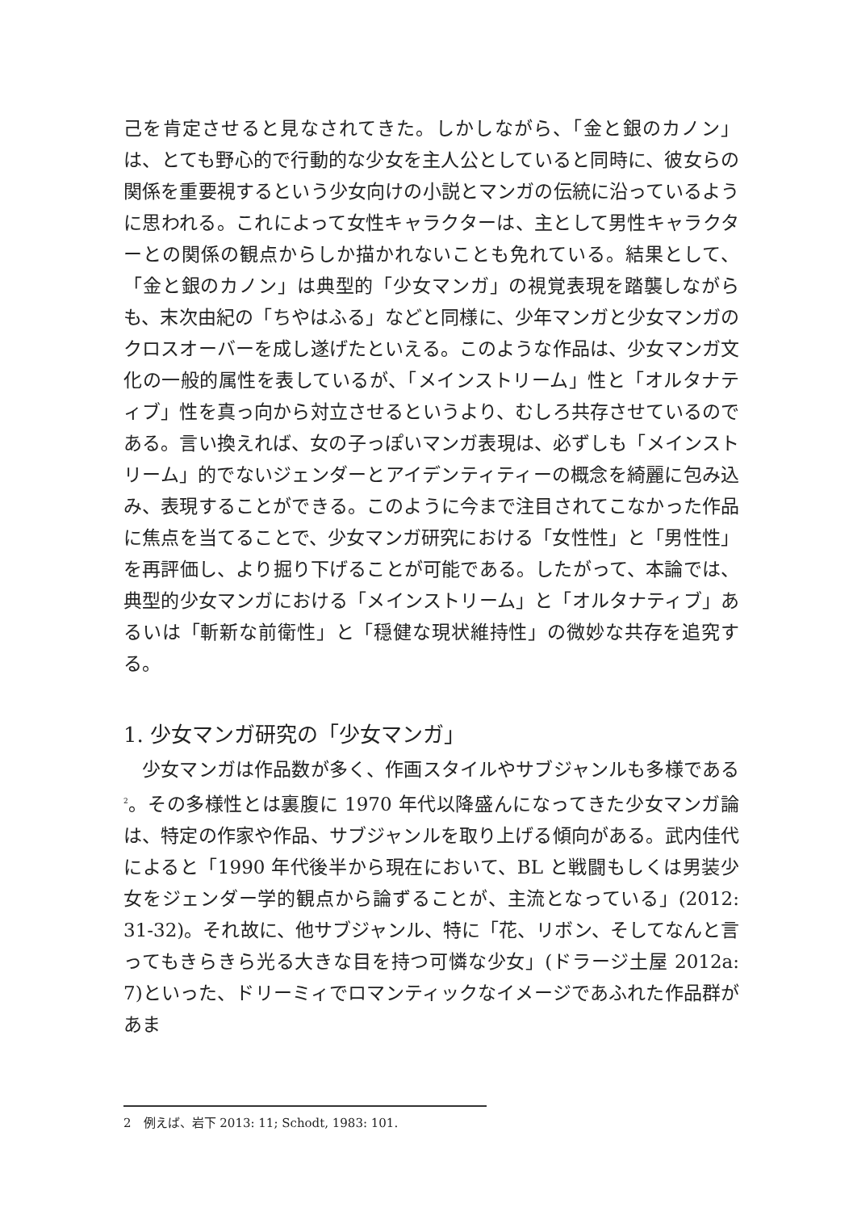己を肯定させると見なされてきた。しかしながら、「金と銀のカノン」は、とても野心的で行動的な少女を主人公としていると同時に、彼女らの関係を重要視するという少女向けの小説とマンガの伝統に沿っているように思われる。これによって女性キャラクターは、主として男性キャラクターとの関係の観点からしか描かれないことも免れている。結果として、「金と銀のカノン」は典型的「少女マンガ」の視覚表現を踏襲しながらも、末次由紀の「ちやはふる」などと同様に、少年マンガと少女マンガのクロスオーバーを成し遂げたといえる。このような作品は、少女マンガ文化の一般的属性を表しているが、「メインストリーム」性と「オルタナティブ」性を真っ向から対立させるというより、むしろ共存させているのである。言い換えれば、女の子っぽいマンガ表現は、必ずしも「メインストリーム」的でないジェンダーとアイデンティティーの概念を綺麗に包み込み、表現することができる。このように今まで注目されてこなかった作品に焦点を当てることで、少女マンガ研究における「女性性」と「男性性」を再評価し、より掘り下げることが可能である。したがって、本論では、典型的少女マンガにおける「メインストリーム」と「オルタナティブ」あるいは「斬新な前衛性」と「穏健な現状維持性」の微妙な共存を追究する。
1. 少女マンガ研究の「少女マンガ」
　少女マンガは作品数が多く、作画スタイルやサブジャンルも多様である<sup>2</sup>。その多様性とは裏腹に 1970 年代以降盛んになってきた少女マンガ論は、特定の作家や作品、サブジャンルを取り上げる傾向がある。武内佳代によると「1990 年代後半から現在において、BL と戦闘もしくは男装少女をジェンダー学的観点から論ずることが、主流となっている」(2012: 31-32)。それ故に、他サブジャンル、特に「花、リボン、そしてなんと言ってもきらきら光る大きな目を持つ可憐な少女」(ドラージ土屋 2012a: 7)といった、ドリーミィでロマンティックなイメージであふれた作品群があま
2　例えば、岩下 2013: 11; Schodt, 1983: 101.